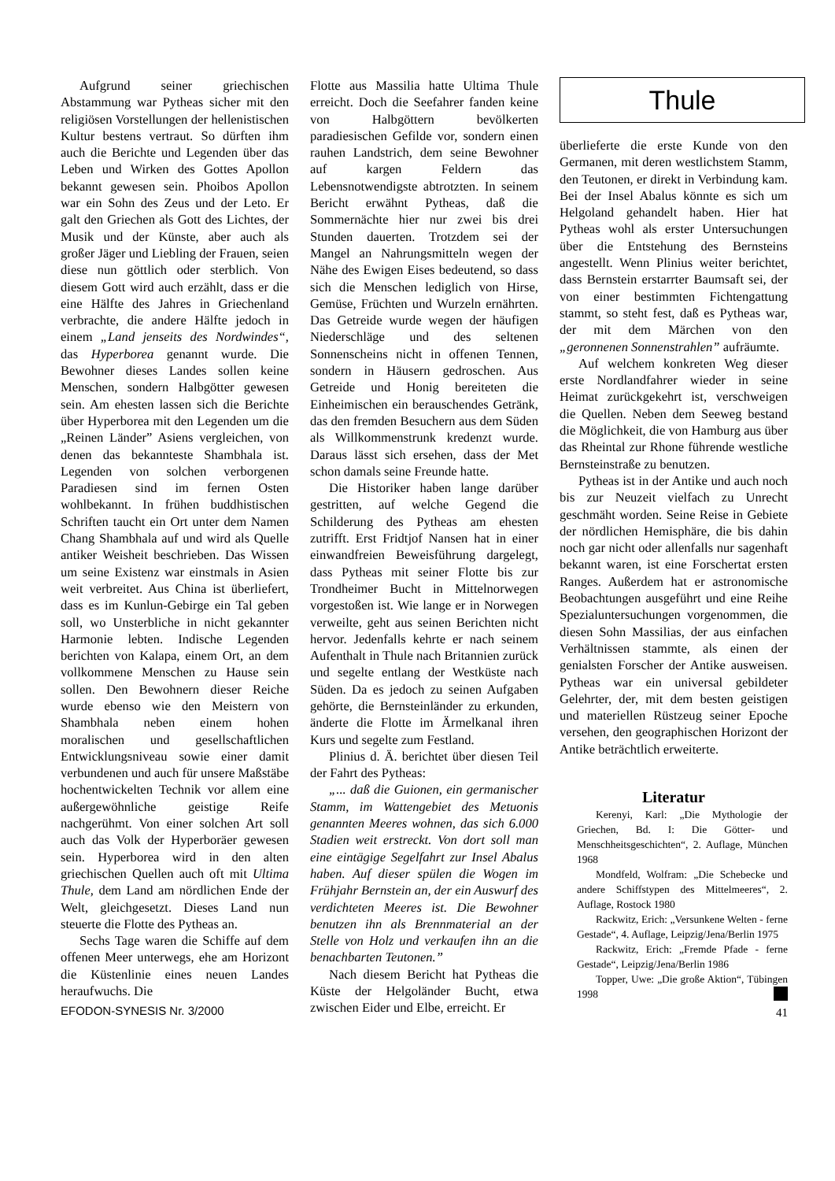Aufgrund seiner griechischen Abstammung war Pytheas sicher mit den religiösen Vorstellungen der hellenistischen Kultur bestens vertraut. So dürften ihm auch die Berichte und Legenden über das Leben und Wirken des Gottes Apollon bekannt gewesen sein. Phoibos Apollon war ein Sohn des Zeus und der Leto. Er galt den Griechen als Gott des Lichtes, der Musik und der Künste, aber auch als großer Jäger und Liebling der Frauen, seien diese nun göttlich oder sterblich. Von diesem Gott wird auch erzählt, dass er die eine Hälfte des Jahres in Griechenland verbrachte, die andere Hälfte jedoch in einem „Land jenseits des Nordwindes“, das Hyperborea genannt wurde. Die Bewohner dieses Landes sollen keine Menschen, sondern Halbgötter gewesen sein. Am ehesten lassen sich die Berichte über Hyperborea mit den Legenden um die „Reinen Länder” Asiens vergleichen, von denen das bekannteste Shambhala ist. Legenden von solchen verborgenen Paradiesen sind im fernen Osten wohlbekannt. In frühen buddhistischen Schriften taucht ein Ort unter dem Namen Chang Shambhala auf und wird als Quelle antiker Weisheit beschrieben. Das Wissen um seine Existenz war einstmals in Asien weit verbreitet. Aus China ist überliefert, dass es im Kunlun-Gebirge ein Tal geben soll, wo Unsterbliche in nicht gekannter Harmonie lebten. Indische Legenden berichten von Kalapa, einem Ort, an dem vollkommene Menschen zu Hause sein sollen. Den Bewohnern dieser Reiche wurde ebenso wie den Meistern von Shambhala neben einem hohen moralischen und gesellschaftlichen Entwicklungsniveau sowie einer damit verbundenen und auch für unsere Maßstäbe hochentwickelten Technik vor allem eine außergewöhnliche geistige Reife nachgerühmt. Von einer solchen Art soll auch das Volk der Hyperboräer gewesen sein. Hyperborea wird in den alten griechischen Quellen auch oft mit Ultima Thule, dem Land am nördlichen Ende der Welt, gleichgesetzt. Dieses Land nun steuerte die Flotte des Pytheas an.
Sechs Tage waren die Schiffe auf dem offenen Meer unterwegs, ehe am Horizont die Küstenlinie eines neuen Landes heraufwuchs. Die
EFODON-SYNESIS Nr. 3/2000
Flotte aus Massilia hatte Ultima Thule erreicht. Doch die Seefahrer fanden keine von Halbgöttern bevölkerten paradiesischen Gefilde vor, sondern einen rauhen Landstrich, dem seine Bewohner auf kargen Feldern das Lebensnotwendigste abtrotzten. In seinem Bericht erwähnt Pytheas, daß die Sommernächte hier nur zwei bis drei Stunden dauerten. Trotzdem sei der Mangel an Nahrungsmitteln wegen der Nähe des Ewigen Eises bedeutend, so dass sich die Menschen lediglich von Hirse, Gemüse, Früchten und Wurzeln ernährten. Das Getreide wurde wegen der häufigen Niederschläge und des seltenen Sonnenscheins nicht in offenen Tennen, sondern in Häusern gedroschen. Aus Getreide und Honig bereiteten die Einheimischen ein berauschendes Getränk, das den fremden Besuchern aus dem Süden als Willkommenstrunk kredenzt wurde. Daraus lässt sich ersehen, dass der Met schon damals seine Freunde hatte.
Die Historiker haben lange darüber gestritten, auf welche Gegend die Schilderung des Pytheas am ehesten zutrifft. Erst Fridtjof Nansen hat in einer einwandfreien Beweisführung dargelegt, dass Pytheas mit seiner Flotte bis zur Trondheimer Bucht in Mittelnorwegen vorgestoßen ist. Wie lange er in Norwegen verweilte, geht aus seinen Berichten nicht hervor. Jedenfalls kehrte er nach seinem Aufenthalt in Thule nach Britannien zurück und segelte entlang der Westküste nach Süden. Da es jedoch zu seinen Aufgaben gehörte, die Bernsteinländer zu erkunden, änderte die Flotte im Ärmelkanal ihren Kurs und segelte zum Festland.
Plinius d. Ä. berichtet über diesen Teil der Fahrt des Pytheas:
„... daß die Guionen, ein germanischer Stamm, im Wattengebiet des Metuonis genannten Meeres wohnen, das sich 6.000 Stadien weit erstreckt. Von dort soll man eine eintägige Segelfahrt zur Insel Abalus haben. Auf dieser spülen die Wogen im Frühjahr Bernstein an, der ein Auswurf des verdichteten Meeres ist. Die Bewohner benutzen ihn als Brennmaterial an der Stelle von Holz und verkaufen ihn an die benachbarten Teutonen.”
Nach diesem Bericht hat Pytheas die Küste der Helgoländer Bucht, etwa zwischen Eider und Elbe, erreicht. Er
Thule
überlieferte die erste Kunde von den Germanen, mit deren westlichstem Stamm, den Teutonen, er direkt in Verbindung kam. Bei der Insel Abalus könnte es sich um Helgoland gehandelt haben. Hier hat Pytheas wohl als erster Untersuchungen über die Entstehung des Bernsteins angestellt. Wenn Plinius weiter berichtet, dass Bernstein erstarrter Baumsaft sei, der von einer bestimmten Fichtengattung stammt, so steht fest, daß es Pytheas war, der mit dem Märchen von den „geronnenen Sonnenstrahlen” aufräumte.
Auf welchem konkreten Weg dieser erste Nordlandfahrer wieder in seine Heimat zurückgekehrt ist, verschweigen die Quellen. Neben dem Seeweg bestand die Möglichkeit, die von Hamburg aus über das Rheintal zur Rhone führende westliche Bernsteinstraße zu benutzen.
Pytheas ist in der Antike und auch noch bis zur Neuzeit vielfach zu Unrecht geschmäht worden. Seine Reise in Gebiete der nördlichen Hemisphäre, die bis dahin noch gar nicht oder allenfalls nur sagenhaft bekannt waren, ist eine Forschertat ersten Ranges. Außerdem hat er astronomische Beobachtungen ausgeführt und eine Reihe Spezialuntersuchungen vorgenommen, die diesen Sohn Massilias, der aus einfachen Verhältnissen stammte, als einen der genialsten Forscher der Antike ausweisen. Pytheas war ein universal gebildeter Gelehrter, der, mit dem besten geistigen und materiellen Rüstzeug seiner Epoche versehen, den geographischen Horizont der Antike beträchtlich erweiterte.
Literatur
Kerenyi, Karl: „Die Mythologie der Griechen, Bd. I: Die Götter- und Menschheitsgeschichten“, 2. Auflage, München 1968
Mondfeld, Wolfram: „Die Schebecke und andere Schiffstypen des Mittelmeeres“, 2. Auflage, Rostock 1980
Rackwitz, Erich: „Versunkene Welten - ferne Gestade“, 4. Auflage, Leipzig/Jena/Berlin 1975
Rackwitz, Erich: „Fremde Pfade - ferne Gestade“, Leipzig/Jena/Berlin 1986
Topper, Uwe: „Die große Aktion“, Tübingen 1998
41